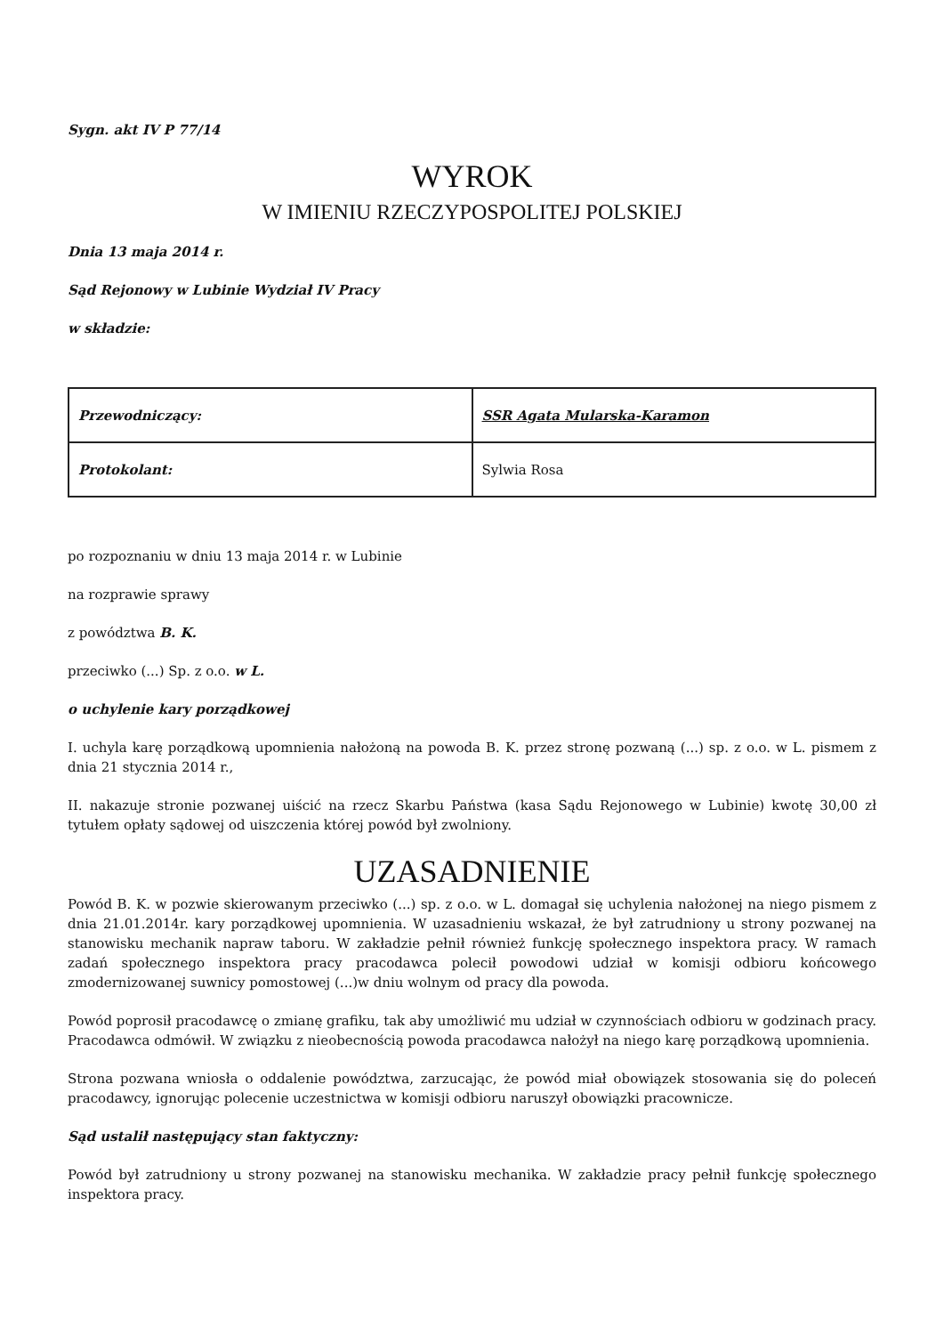Sygn. akt IV P 77/14
WYROK
W IMIENIU RZECZYPOSPOLITEJ POLSKIEJ
Dnia 13 maja 2014 r.
Sąd Rejonowy w Lubinie Wydział IV Pracy
w składzie:
| Przewodniczący: | SSR Agata Mularska-Karamon |
| Protokolant: | Sylwia Rosa |
po rozpoznaniu w dniu 13 maja 2014 r. w Lubinie
na rozprawie sprawy
z powództwa B. K.
przeciwko (...) Sp. z o.o. w L.
o uchylenie kary porządkowej
I. uchyla karę porządkową upomnienia nałożoną na powoda B. K. przez stronę pozwaną (...) sp. z o.o. w L. pismem z dnia 21 stycznia 2014 r.,
II. nakazuje stronie pozwanej uiścić na rzecz Skarbu Państwa (kasa Sądu Rejonowego w Lubinie) kwotę 30,00 zł tytułem opłaty sądowej od uiszczenia której powód był zwolniony.
UZASADNIENIE
Powód B. K. w pozwie skierowanym przeciwko (...) sp. z o.o. w L. domagał się uchylenia nałożonej na niego pismem z dnia 21.01.2014r. kary porządkowej upomnienia. W uzasadnieniu wskazał, że był zatrudniony u strony pozwanej na stanowisku mechanik napraw taboru. W zakładzie pełnił również funkcję społecznego inspektora pracy. W ramach zadań społecznego inspektora pracy pracodawca polecił powodowi udział w komisji odbioru końcowego zmodernizowanej suwnicy pomostowej (...)w dniu wolnym od pracy dla powoda.
Powód poprosił pracodawcę o zmianę grafiku, tak aby umożliwić mu udział w czynnościach odbioru w godzinach pracy. Pracodawca odmówił. W związku z nieobecnością powoda pracodawca nałożył na niego karę porządkową upomnienia.
Strona pozwana wniosła o oddalenie powództwa, zarzucając, że powód miał obowiązek stosowania się do poleceń pracodawcy, ignorując polecenie uczestnictwa w komisji odbioru naruszył obowiązki pracownicze.
Sąd ustalił następujący stan faktyczny:
Powód był zatrudniony u strony pozwanej na stanowisku mechanika. W zakładzie pracy pełnił funkcję społecznego inspektora pracy.